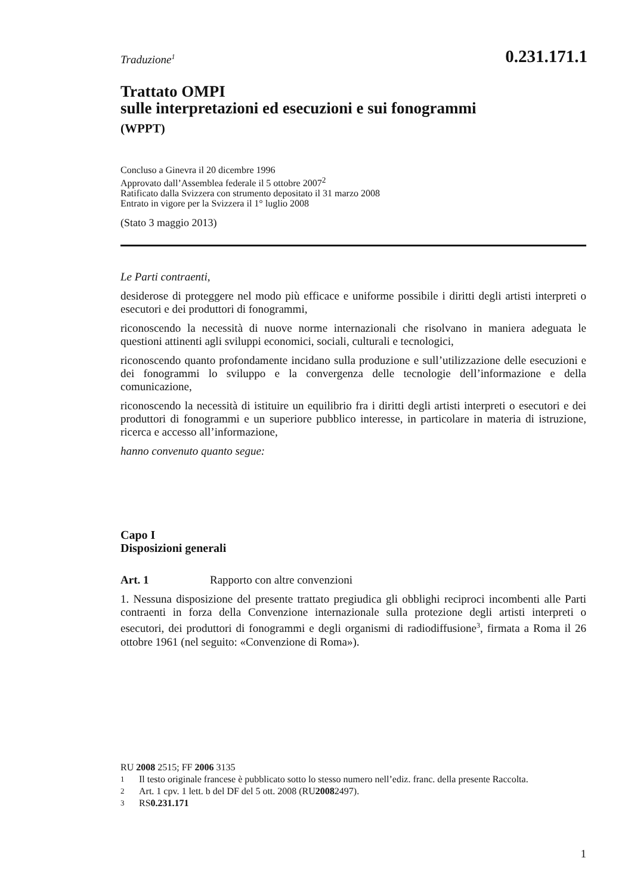Traduzione<sup>1</sup> 0.231.171.1
Trattato OMPI
sulle interpretazioni ed esecuzioni e sui fonogrammi
(WPPT)
Concluso a Ginevra il 20 dicembre 1996
Approvato dall’Assemblea federale il 5 ottobre 2007<sup>2</sup>
Ratificato dalla Svizzera con strumento depositato il 31 marzo 2008
Entrato in vigore per la Svizzera il 1° luglio 2008
(Stato 3 maggio 2013)
Le Parti contraenti,
desiderose di proteggere nel modo più efficace e uniforme possibile i diritti degli artisti interpreti o esecutori e dei produttori di fonogrammi,
riconoscendo la necessità di nuove norme internazionali che risolvano in maniera adeguata le questioni attinenti agli sviluppi economici, sociali, culturali e tecnologici,
riconoscendo quanto profondamente incidano sulla produzione e sull’utilizzazione delle esecuzioni e dei fonogrammi lo sviluppo e la convergenza delle tecnologie dell’informazione e della comunicazione,
riconoscendo la necessità di istituire un equilibrio fra i diritti degli artisti interpreti o esecutori e dei produttori di fonogrammi e un superiore pubblico interesse, in particolare in materia di istruzione, ricerca e accesso all’informazione,
hanno convenuto quanto segue:
Capo I
Disposizioni generali
Art. 1 Rapporto con altre convenzioni
1. Nessuna disposizione del presente trattato pregiudica gli obblighi reciproci incombenti alle Parti contraenti in forza della Convenzione internazionale sulla protezione degli artisti interpreti o esecutori, dei produttori di fonogrammi e degli organismi di radiodiffusione<sup>3</sup>, firmata a Roma il 26 ottobre 1961 (nel seguito: «Convenzione di Roma»).
RU 2008 2515; FF 2006 3135
1 Il testo originale francese è pubblicato sotto lo stesso numero nell’ediz. franc. della presente Raccolta.
2 Art. 1 cpv. 1 lett. b del DF del 5 ott. 2008 (RU 2008 2497).
3 RS 0.231.171
1